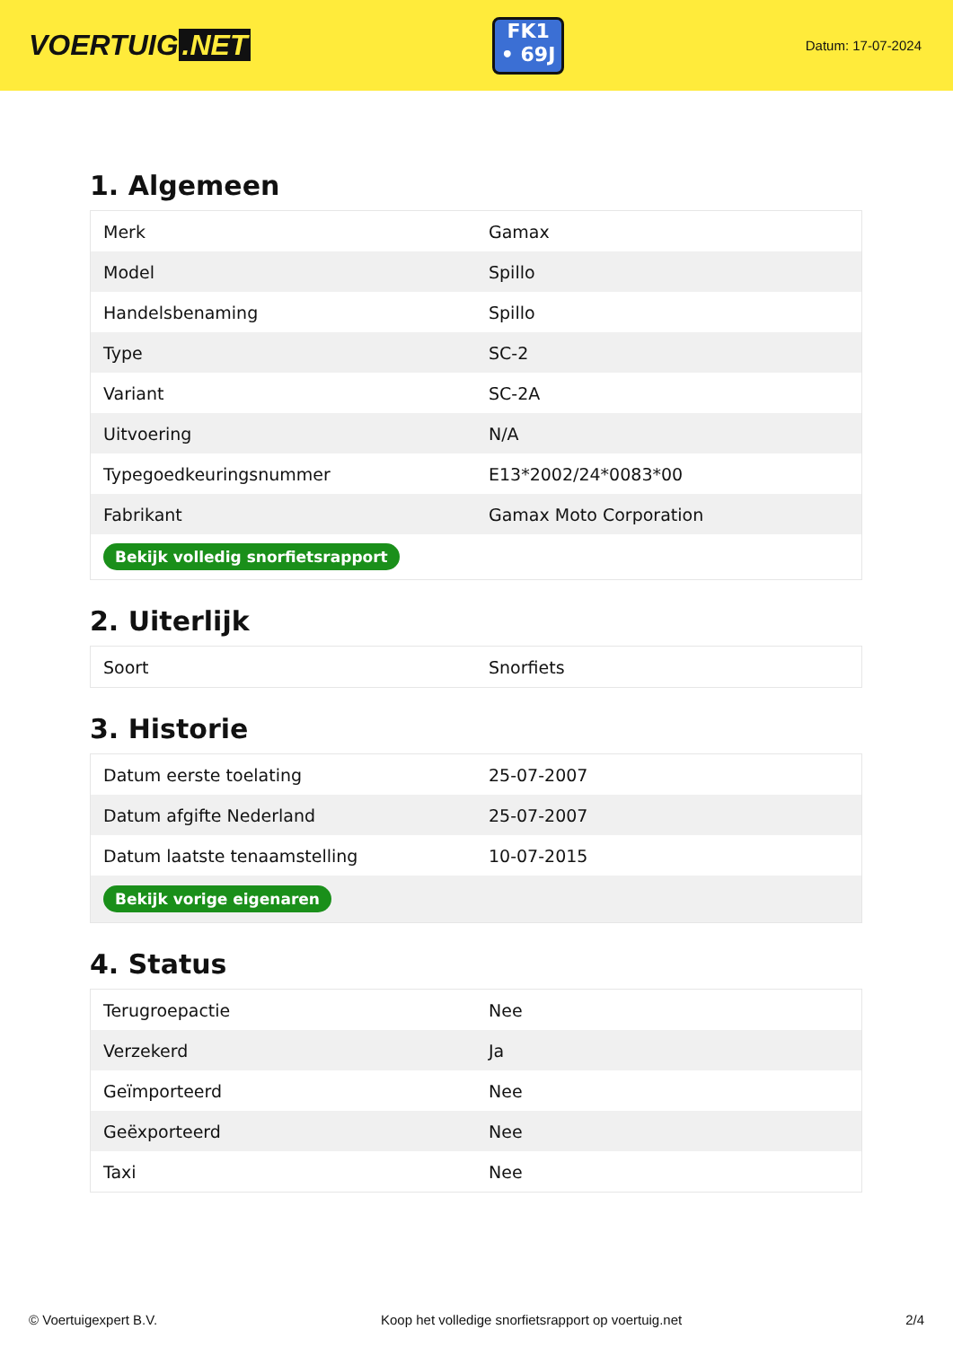VOERTUIG.NET
FK1
• 69J
Datum: 17-07-2024
1. Algemeen
| Merk | Gamax |
| Model | Spillo |
| Handelsbenaming | Spillo |
| Type | SC-2 |
| Variant | SC-2A |
| Uitvoering | N/A |
| Typegoedkeuringsnummer | E13*2002/24*0083*00 |
| Fabrikant | Gamax Moto Corporation |
| Bekijk volledig snorfietsrapport | |
2. Uiterlijk
| Soort | Snorfiets |
3. Historie
| Datum eerste toelating | 25-07-2007 |
| Datum afgifte Nederland | 25-07-2007 |
| Datum laatste tenaamstelling | 10-07-2015 |
| Bekijk vorige eigenaren | |
4. Status
| Terugroepactie | Nee |
| Verzekerd | Ja |
| Geïmporteerd | Nee |
| Geëxporteerd | Nee |
| Taxi | Nee |
© Voertuigexpert B.V. Koop het volledige snorfietsrapport op voertuig.net 2/4